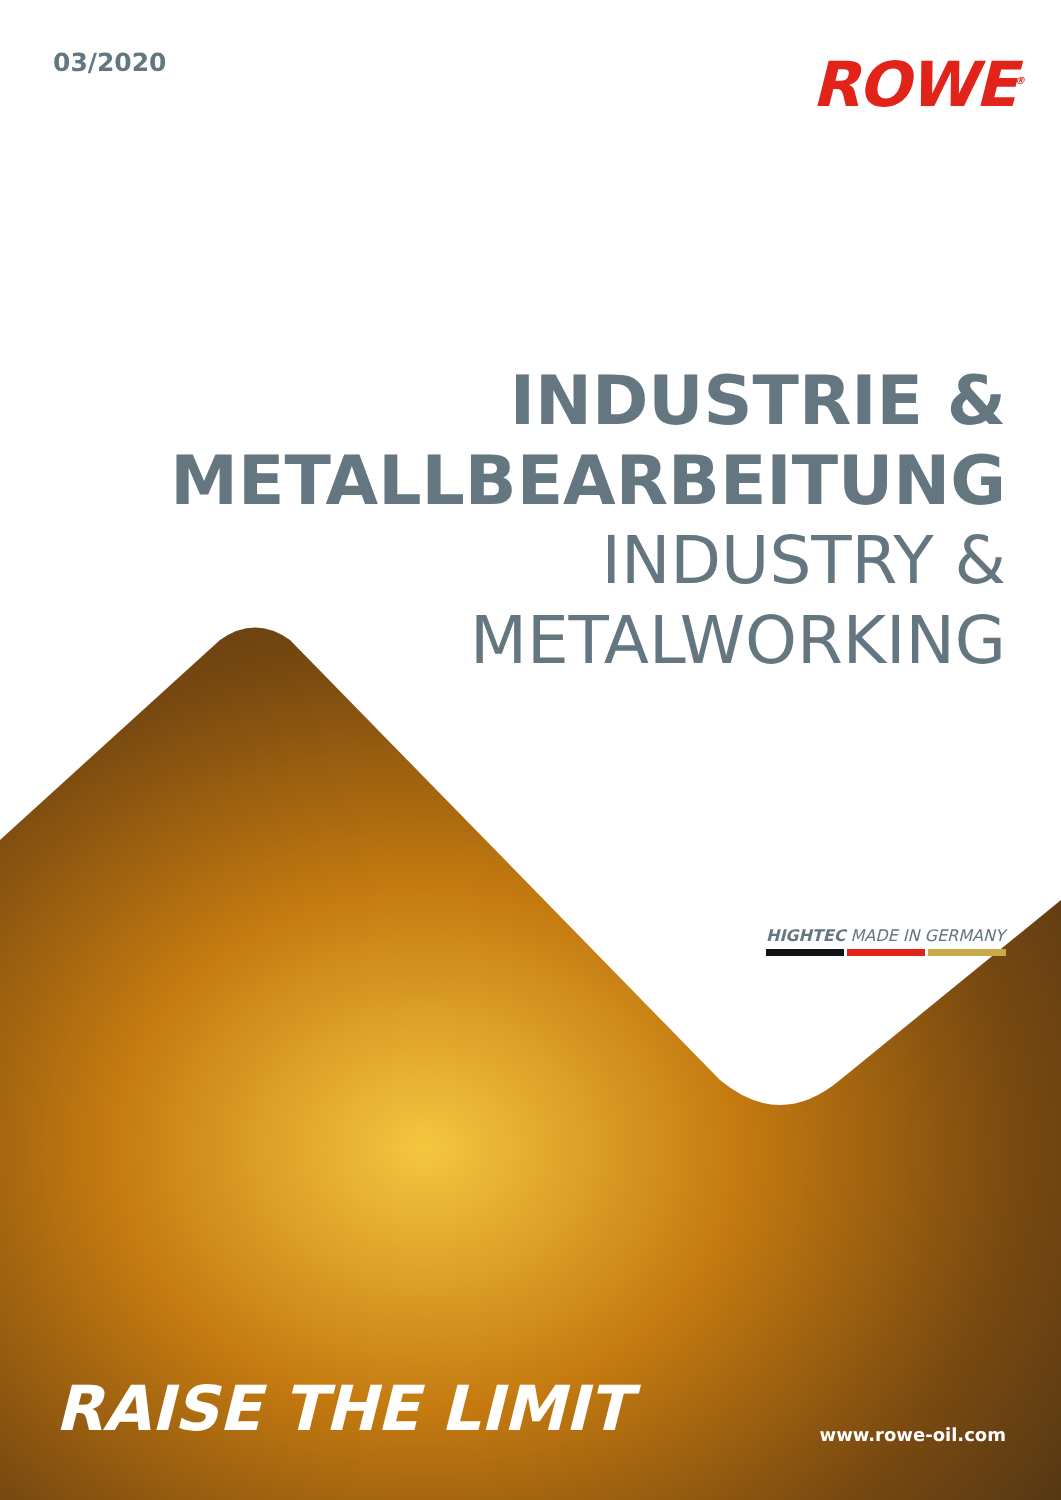03/2020
ROWE<sup>®</sup>
INDUSTRIE &
METALLBEARBEITUNG
INDUSTRY &
METALWORKING
HIGHTEC MADE IN GERMANY
RAISE THE LIMIT
www.rowe-oil.com